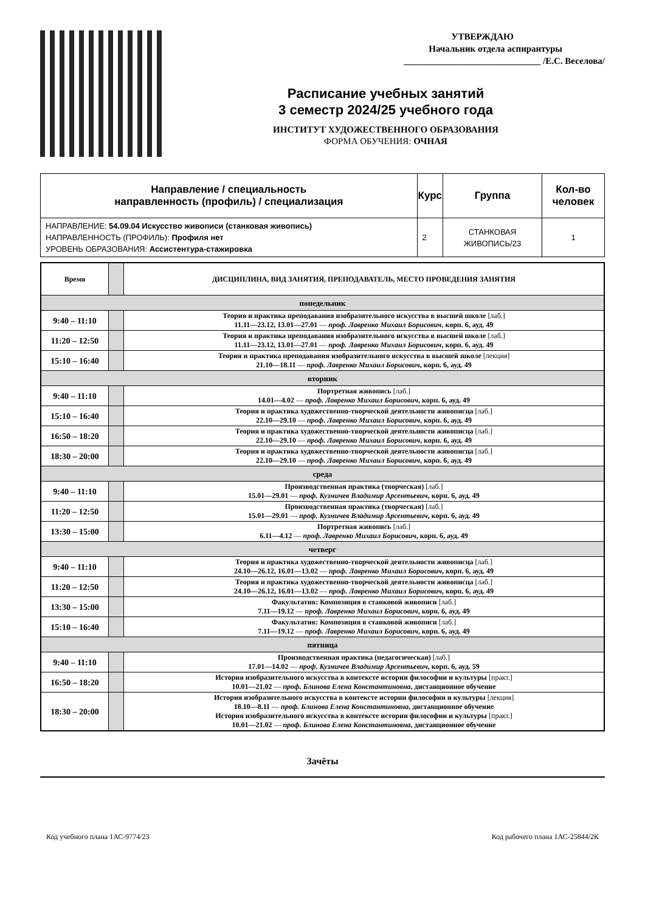УТВЕРЖДАЮ
Начальник отдела аспирантуры
______________________________ /Е.С. Веселова/
Расписание учебных занятий
3 семестр 2024/25 учебного года
ИНСТИТУТ ХУДОЖЕСТВЕННОГО ОБРАЗОВАНИЯ
ФОРМА ОБУЧЕНИЯ: ОЧНАЯ
| Направление / специальность направленность (профиль) / специализация | Курс | Группа | Кол-во человек |
| --- | --- | --- | --- |
| НАПРАВЛЕНИЕ: 54.09.04 Искусство живописи (станковая живопись) НАПРАВЛЕННОСТЬ (ПРОФИЛЬ): Профиля нет УРОВЕНЬ ОБРАЗОВАНИЯ: Ассистентура-стажировка | 2 | СТАНКОВАЯ ЖИВОПИСЬ/23 | 1 |
| Время | | ДИСЦИПЛИНА, ВИД ЗАНЯТИЯ, ПРЕПОДАВАТЕЛЬ, МЕСТО ПРОВЕДЕНИЯ ЗАНЯТИЯ |
| --- | --- | --- |
| понедельник | | |
| 9:40 – 11:10 | | Теория и практика преподавания изобразительного искусства в высшей школе [лаб.] 11.11—23.12, 13.01—27.01 — проф. Лавренко Михаил Борисович , корп. 6, ауд. 49 |
| 11:20 – 12:50 | | Теория и практика преподавания изобразительного искусства в высшей школе [лаб.] 11.11—23.12, 13.01—27.01 — проф. Лавренко Михаил Борисович , корп. 6, ауд. 49 |
| 15:10 – 16:40 | | Теория и практика преподавания изобразительного искусства в высшей школе [лекция] 21.10—18.11 — проф. Лавренко Михаил Борисович , корп. 6, ауд. 49 |
| вторник | | |
| 9:40 – 11:10 | | Портретная живопись [лаб.] 14.01—4.02 — проф. Лавренко Михаил Борисович , корп. 6, ауд. 49 |
| 15:10 – 16:40 | | Теория и практика художественно-творческой деятельности живописца [лаб.] 22.10—29.10 — проф. Лавренко Михаил Борисович , корп. 6, ауд. 49 |
| 16:50 – 18:20 | | Теория и практика художественно-творческой деятельности живописца [лаб.] 22.10—29.10 — проф. Лавренко Михаил Борисович , корп. 6, ауд. 49 |
| 18:30 – 20:00 | | Теория и практика художественно-творческой деятельности живописца [лаб.] 22.10—29.10 — проф. Лавренко Михаил Борисович , корп. 6, ауд. 49 |
| среда | | |
| 9:40 – 11:10 | | Производственная практика (творческая) [лаб.] 15.01—29.01 — проф. Кузмичев Владимир Арсентьевич , корп. 6, ауд. 49 |
| 11:20 – 12:50 | | Производственная практика (творческая) [лаб.] 15.01—29.01 — проф. Кузмичев Владимир Арсентьевич , корп. 6, ауд. 49 |
| 13:30 – 15:00 | | Портретная живопись [лаб.] 6.11—4.12 — проф. Лавренко Михаил Борисович , корп. 6, ауд. 49 |
| четверг | | |
| 9:40 – 11:10 | | Теория и практика художественно-творческой деятельности живописца [лаб.] 24.10—26.12, 16.01—13.02 — проф. Лавренко Михаил Борисович , корп. 6, ауд. 49 |
| 11:20 – 12:50 | | Теория и практика художественно-творческой деятельности живописца [лаб.] 24.10—26.12, 16.01—13.02 — проф. Лавренко Михаил Борисович , корп. 6, ауд. 49 |
| 13:30 – 15:00 | | Факультатив: Композиция в станковой живописи [лаб.] 7.11—19.12 — проф. Лавренко Михаил Борисович , корп. 6, ауд. 49 |
| 15:10 – 16:40 | | Факультатив: Композиция в станковой живописи [лаб.] 7.11—19.12 — проф. Лавренко Михаил Борисович , корп. 6, ауд. 49 |
| пятница | | |
| 9:40 – 11:10 | | Производственная практика (педагогическая) [лаб.] 17.01—14.02 — проф. Кузмичев Владимир Арсентьевич , корп. 6, ауд. 59 |
| 16:50 – 18:20 | | История изобразительного искусства в контексте истории философии и культуры [практ.] 10.01—21.02 — проф. Блинова Елена Константиновна , дистанционное обучение |
| 18:30 – 20:00 | | История изобразительного искусства в контексте истории философии и культуры [лекция] 18.10—8.11 — проф. Блинова Елена Константиновна , дистанционное обучение История изобразительного искусства в контексте истории философии и культуры [практ.] 10.01—21.02 — проф. Блинова Елена Константиновна , дистанционное обучение |
Зачёты
Код учебного плана 1АС-9774/23 Код рабочего плана 1АС-25844/2К